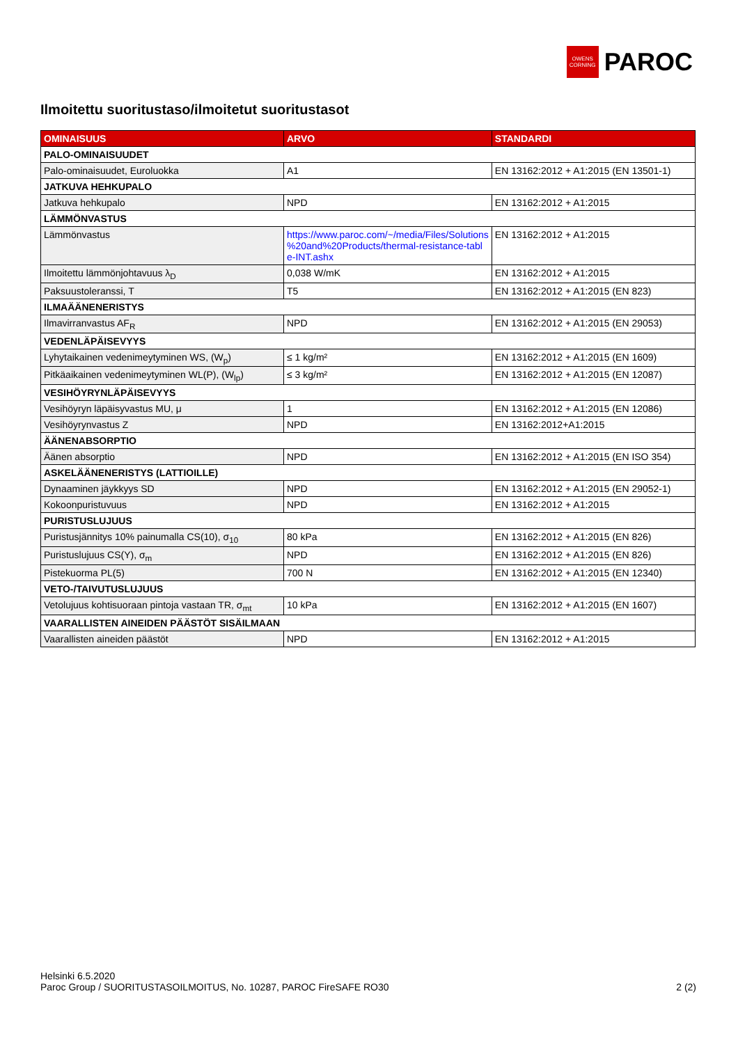OWENS
CORNING
PAROC
Ilmoitettu suoritustaso/ilmoitetut suoritustasot
| OMINAISUUS | ARVO | STANDARDI |
| --- | --- | --- |
| PALO-OMINAISUUDET | | |
| Palo-ominaisuudet, Euroluokka | A1 | EN 13162:2012 + A1:2015 (EN 13501-1) |
| JATKUVA HEHKUPALO | | |
| Jatkuva hehkupalo | NPD | EN 13162:2012 + A1:2015 |
| LÄMMÖNVASTUS | | |
| Lämmönvastus | https://www.paroc.com/~/media/Files/Solutions %20and%20Products/thermal-resistance-tabl e-INT.ashx | EN 13162:2012 + A1:2015 |
| Ilmoitettu lämmönjohtavuus λ<sub>D</sub> | 0,038 W/mK | EN 13162:2012 + A1:2015 |
| Paksuustoleranssi, T | T5 | EN 13162:2012 + A1:2015 (EN 823) |
| ILMAÄÄNENERISTYS | | |
| Ilmavirranvastus AF<sub>R</sub> | NPD | EN 13162:2012 + A1:2015 (EN 29053) |
| VEDENLÄPÄISEVYYS | | |
| Lyhytaikainen vedenimeytyminen WS, (W<sub>p</sub>) | ≤ 1 kg/m² | EN 13162:2012 + A1:2015 (EN 1609) |
| Pitkäaikainen vedenimeytyminen WL(P), (W<sub>lp</sub>) | ≤ 3 kg/m² | EN 13162:2012 + A1:2015 (EN 12087) |
| VESIHÖYRYNLÄPÄISEVYYS | | |
| Vesihöyryn läpäisyvastus MU, μ | 1 | EN 13162:2012 + A1:2015 (EN 12086) |
| Vesihöyrynvastus Z | NPD | EN 13162:2012+A1:2015 |
| ÄÄNENABSORPTIO | | |
| Äänen absorptio | NPD | EN 13162:2012 + A1:2015 (EN ISO 354) |
| ASKELÄÄNENERISTYS (LATTIOILLE) | | |
| Dynaaminen jäykkyys SD | NPD | EN 13162:2012 + A1:2015 (EN 29052-1) |
| Kokoonpuristuvuus | NPD | EN 13162:2012 + A1:2015 |
| PURISTUSLUJUUS | | |
| Puristusjännitys 10% painumalla CS(10), σ<sub>10</sub> | 80 kPa | EN 13162:2012 + A1:2015 (EN 826) |
| Puristuslujuus CS(Y), σ<sub>m</sub> | NPD | EN 13162:2012 + A1:2015 (EN 826) |
| Pistekuorma PL(5) | 700 N | EN 13162:2012 + A1:2015 (EN 12340) |
| VETO-/TAIVUTUSLUJUUS | | |
| Vetolujuus kohtisuoraan pintoja vastaan TR, σ<sub>mt</sub> | 10 kPa | EN 13162:2012 + A1:2015 (EN 1607) |
| VAARALLISTEN AINEIDEN PÄÄSTÖT SISÄILMAAN | | |
| Vaarallisten aineiden päästöt | NPD | EN 13162:2012 + A1:2015 |
Helsinki 6.5.2020
Paroc Group / SUORITUSTASOILMOITUS, No. 10287, PAROC FireSAFE RO30 2 (2)